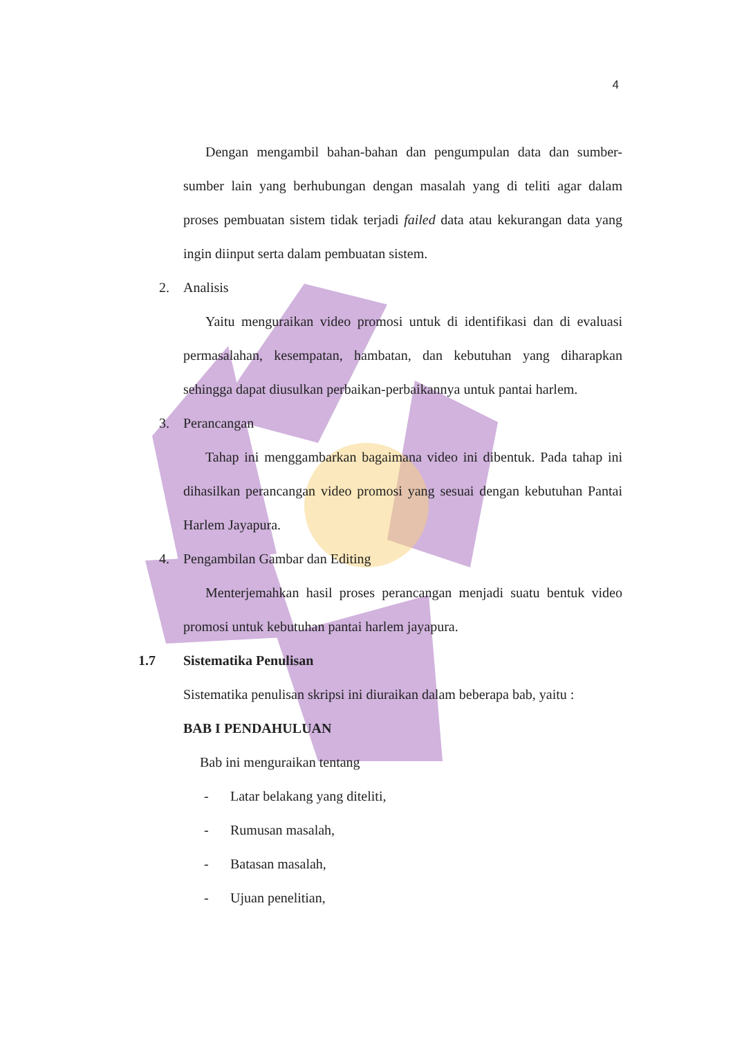4
Dengan mengambil bahan-bahan dan pengumpulan data dan sumber-sumber lain yang berhubungan dengan masalah yang di teliti agar dalam proses pembuatan sistem tidak terjadi failed data atau kekurangan data yang ingin diinput serta dalam pembuatan sistem.
2. Analisis
Yaitu menguraikan video promosi untuk di identifikasi dan di evaluasi permasalahan, kesempatan, hambatan, dan kebutuhan yang diharapkan sehingga dapat diusulkan perbaikan-perbaikannya untuk pantai harlem.
3. Perancangan
Tahap ini menggambarkan bagaimana video ini dibentuk. Pada tahap ini dihasilkan perancangan video promosi yang sesuai dengan kebutuhan Pantai Harlem Jayapura.
4. Pengambilan Gambar dan Editing
Menterjemahkan hasil proses perancangan menjadi suatu bentuk video promosi untuk kebutuhan pantai harlem jayapura.
1.7 Sistematika Penulisan
Sistematika penulisan skripsi ini diuraikan dalam beberapa bab, yaitu :
BAB I PENDAHULUAN
Bab ini menguraikan tentang
- Latar belakang yang diteliti,
- Rumusan masalah,
- Batasan masalah,
- Ujuan penelitian,